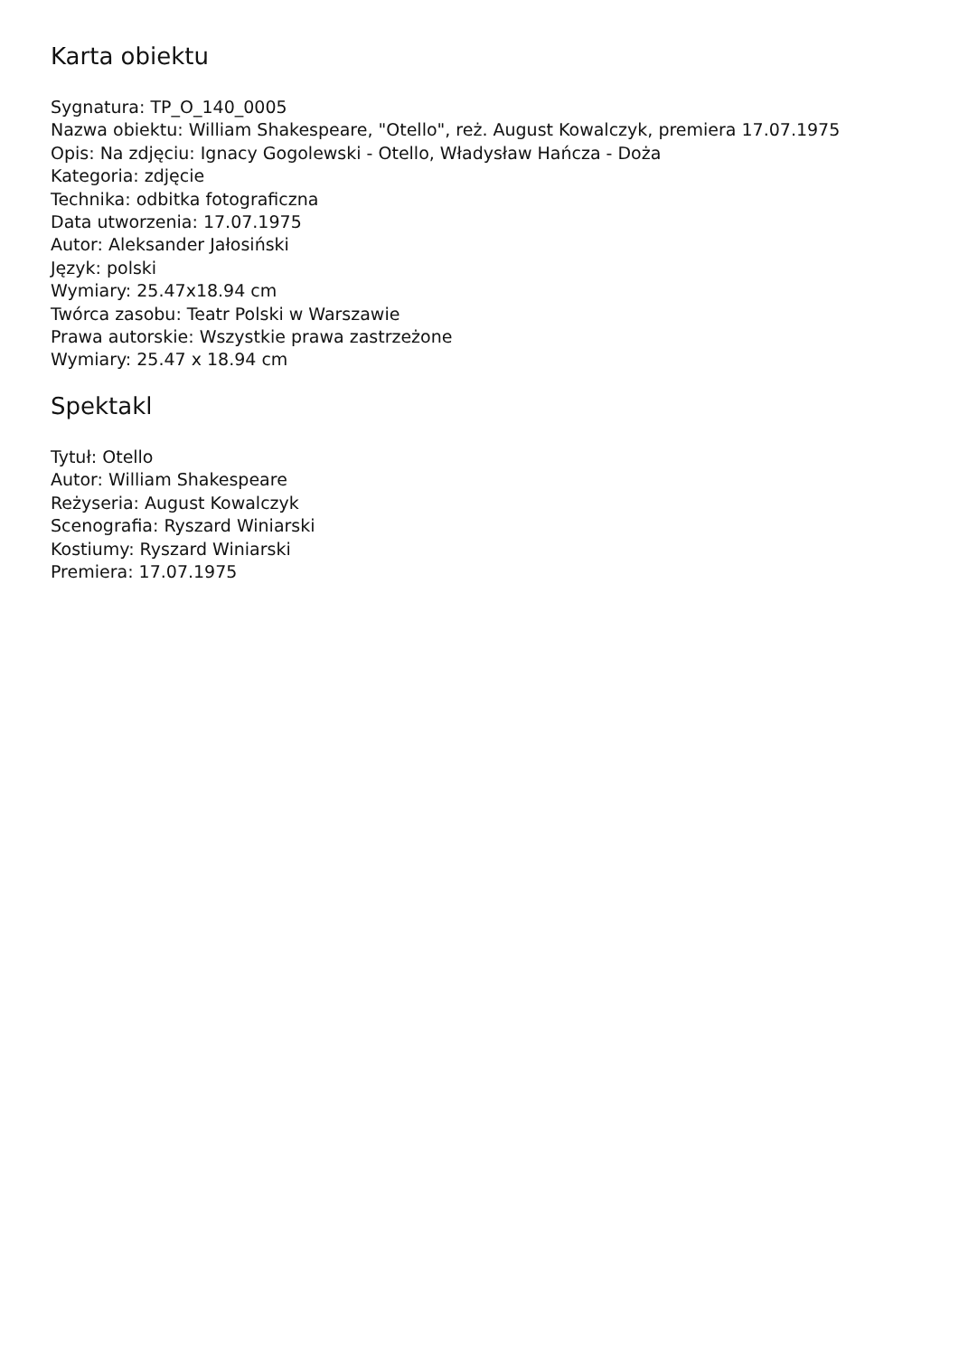Karta obiektu
Sygnatura: TP_O_140_0005
Nazwa obiektu: William Shakespeare, "Otello", reż. August Kowalczyk, premiera 17.07.1975
Opis: Na zdjęciu: Ignacy Gogolewski - Otello, Władysław Hańcza - Doża
Kategoria: zdjęcie
Technika: odbitka fotograficzna
Data utworzenia: 17.07.1975
Autor: Aleksander Jałosiński
Język: polski
Wymiary: 25.47x18.94 cm
Twórca zasobu: Teatr Polski w Warszawie
Prawa autorskie: Wszystkie prawa zastrzeżone
Wymiary: 25.47 x 18.94 cm
Spektakl
Tytuł: Otello
Autor: William Shakespeare
Reżyseria: August Kowalczyk
Scenografia: Ryszard Winiarski
Kostiumy: Ryszard Winiarski
Premiera: 17.07.1975